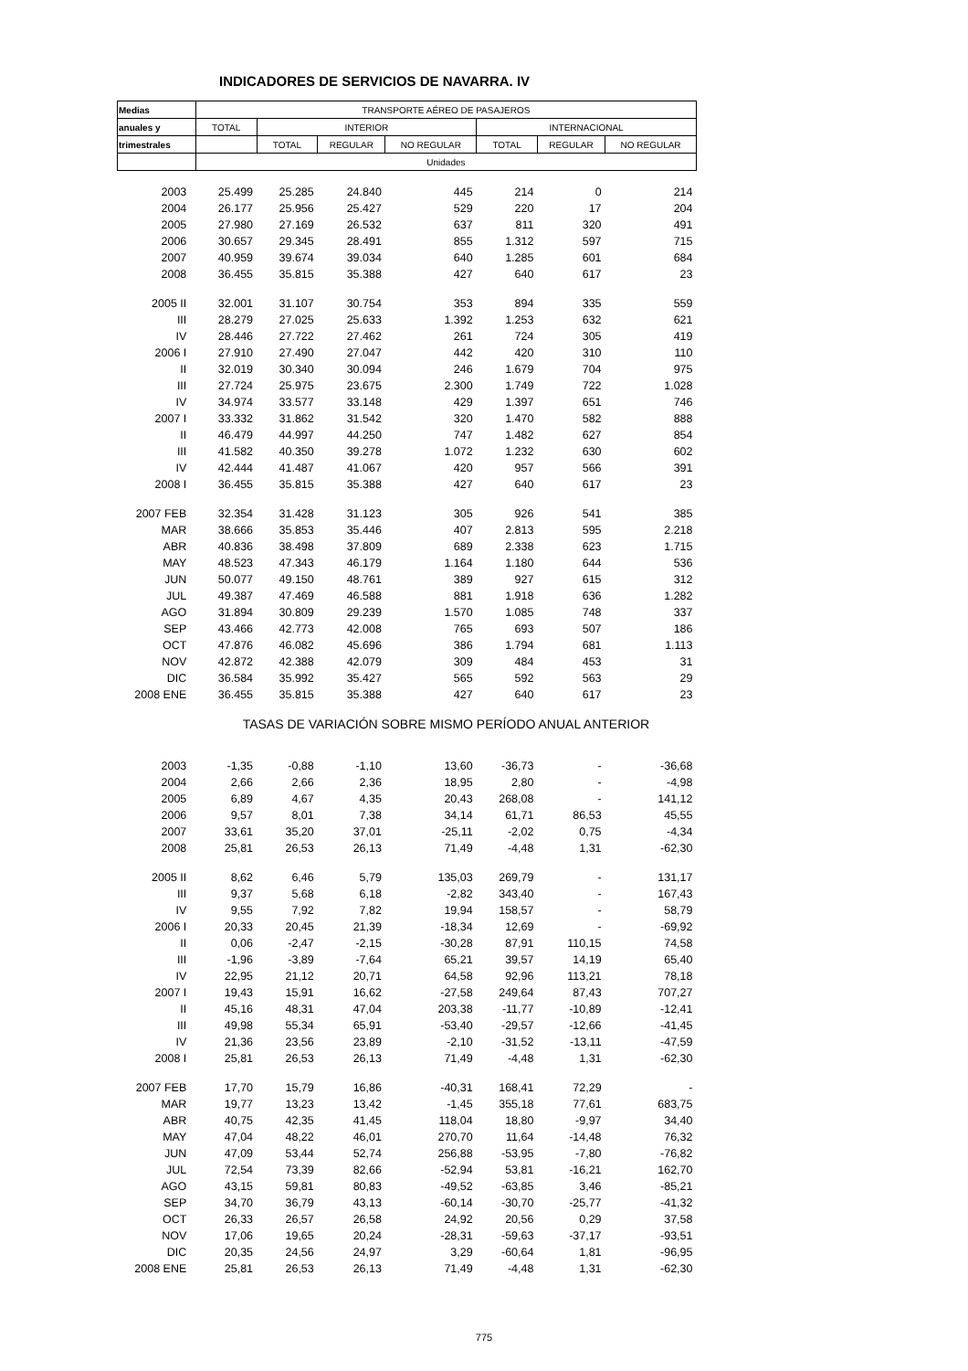INDICADORES DE SERVICIOS DE NAVARRA. IV
| Medias | TRANSPORTE AÉREO DE PASAJEROS | | | | | | |
| --- | --- | --- | --- | --- | --- | --- | --- |
| anuales y | TOTAL | INTERIOR | | | INTERNACIONAL | | |
| trimestrales | | TOTAL | REGULAR | NO REGULAR | TOTAL | REGULAR | NO REGULAR |
| | Unidades | | | | | | |
| 2003 | 25.499 | 25.285 | 24.840 | 445 | 214 | 0 | 214 |
| 2004 | 26.177 | 25.956 | 25.427 | 529 | 220 | 17 | 204 |
| 2005 | 27.980 | 27.169 | 26.532 | 637 | 811 | 320 | 491 |
| 2006 | 30.657 | 29.345 | 28.491 | 855 | 1.312 | 597 | 715 |
| 2007 | 40.959 | 39.674 | 39.034 | 640 | 1.285 | 601 | 684 |
| 2008 | 36.455 | 35.815 | 35.388 | 427 | 640 | 617 | 23 |
| 2005 II | 32.001 | 31.107 | 30.754 | 353 | 894 | 335 | 559 |
| III | 28.279 | 27.025 | 25.633 | 1.392 | 1.253 | 632 | 621 |
| IV | 28.446 | 27.722 | 27.462 | 261 | 724 | 305 | 419 |
| 2006 I | 27.910 | 27.490 | 27.047 | 442 | 420 | 310 | 110 |
| II | 32.019 | 30.340 | 30.094 | 246 | 1.679 | 704 | 975 |
| III | 27.724 | 25.975 | 23.675 | 2.300 | 1.749 | 722 | 1.028 |
| IV | 34.974 | 33.577 | 33.148 | 429 | 1.397 | 651 | 746 |
| 2007 I | 33.332 | 31.862 | 31.542 | 320 | 1.470 | 582 | 888 |
| II | 46.479 | 44.997 | 44.250 | 747 | 1.482 | 627 | 854 |
| III | 41.582 | 40.350 | 39.278 | 1.072 | 1.232 | 630 | 602 |
| IV | 42.444 | 41.487 | 41.067 | 420 | 957 | 566 | 391 |
| 2008 I | 36.455 | 35.815 | 35.388 | 427 | 640 | 617 | 23 |
| 2007 FEB | 32.354 | 31.428 | 31.123 | 305 | 926 | 541 | 385 |
| MAR | 38.666 | 35.853 | 35.446 | 407 | 2.813 | 595 | 2.218 |
| ABR | 40.836 | 38.498 | 37.809 | 689 | 2.338 | 623 | 1.715 |
| MAY | 48.523 | 47.343 | 46.179 | 1.164 | 1.180 | 644 | 536 |
| JUN | 50.077 | 49.150 | 48.761 | 389 | 927 | 615 | 312 |
| JUL | 49.387 | 47.469 | 46.588 | 881 | 1.918 | 636 | 1.282 |
| AGO | 31.894 | 30.809 | 29.239 | 1.570 | 1.085 | 748 | 337 |
| SEP | 43.466 | 42.773 | 42.008 | 765 | 693 | 507 | 186 |
| OCT | 47.876 | 46.082 | 45.696 | 386 | 1.794 | 681 | 1.113 |
| NOV | 42.872 | 42.388 | 42.079 | 309 | 484 | 453 | 31 |
| DIC | 36.584 | 35.992 | 35.427 | 565 | 592 | 563 | 29 |
| 2008 ENE | 36.455 | 35.815 | 35.388 | 427 | 640 | 617 | 23 |
| | TASAS DE VARIACIÓN SOBRE MISMO PERÍODO ANUAL ANTERIOR | | | | | | |
| 2003 | -1,35 | -0,88 | -1,10 | 13,60 | -36,73 | - | -36,68 |
| 2004 | 2,66 | 2,66 | 2,36 | 18,95 | 2,80 | - | -4,98 |
| 2005 | 6,89 | 4,67 | 4,35 | 20,43 | 268,08 | - | 141,12 |
| 2006 | 9,57 | 8,01 | 7,38 | 34,14 | 61,71 | 86,53 | 45,55 |
| 2007 | 33,61 | 35,20 | 37,01 | -25,11 | -2,02 | 0,75 | -4,34 |
| 2008 | 25,81 | 26,53 | 26,13 | 71,49 | -4,48 | 1,31 | -62,30 |
| 2005 II | 8,62 | 6,46 | 5,79 | 135,03 | 269,79 | - | 131,17 |
| III | 9,37 | 5,68 | 6,18 | -2,82 | 343,40 | - | 167,43 |
| IV | 9,55 | 7,92 | 7,82 | 19,94 | 158,57 | - | 58,79 |
| 2006 I | 20,33 | 20,45 | 21,39 | -18,34 | 12,69 | - | -69,92 |
| II | 0,06 | -2,47 | -2,15 | -30,28 | 87,91 | 110,15 | 74,58 |
| III | -1,96 | -3,89 | -7,64 | 65,21 | 39,57 | 14,19 | 65,40 |
| IV | 22,95 | 21,12 | 20,71 | 64,58 | 92,96 | 113,21 | 78,18 |
| 2007 I | 19,43 | 15,91 | 16,62 | -27,58 | 249,64 | 87,43 | 707,27 |
| II | 45,16 | 48,31 | 47,04 | 203,38 | -11,77 | -10,89 | -12,41 |
| III | 49,98 | 55,34 | 65,91 | -53,40 | -29,57 | -12,66 | -41,45 |
| IV | 21,36 | 23,56 | 23,89 | -2,10 | -31,52 | -13,11 | -47,59 |
| 2008 I | 25,81 | 26,53 | 26,13 | 71,49 | -4,48 | 1,31 | -62,30 |
| 2007 FEB | 17,70 | 15,79 | 16,86 | -40,31 | 168,41 | 72,29 | - |
| MAR | 19,77 | 13,23 | 13,42 | -1,45 | 355,18 | 77,61 | 683,75 |
| ABR | 40,75 | 42,35 | 41,45 | 118,04 | 18,80 | -9,97 | 34,40 |
| MAY | 47,04 | 48,22 | 46,01 | 270,70 | 11,64 | -14,48 | 76,32 |
| JUN | 47,09 | 53,44 | 52,74 | 256,88 | -53,95 | -7,80 | -76,82 |
| JUL | 72,54 | 73,39 | 82,66 | -52,94 | 53,81 | -16,21 | 162,70 |
| AGO | 43,15 | 59,81 | 80,83 | -49,52 | -63,85 | 3,46 | -85,21 |
| SEP | 34,70 | 36,79 | 43,13 | -60,14 | -30,70 | -25,77 | -41,32 |
| OCT | 26,33 | 26,57 | 26,58 | 24,92 | 20,56 | 0,29 | 37,58 |
| NOV | 17,06 | 19,65 | 20,24 | -28,31 | -59,63 | -37,17 | -93,51 |
| DIC | 20,35 | 24,56 | 24,97 | 3,29 | -60,64 | 1,81 | -96,95 |
| 2008 ENE | 25,81 | 26,53 | 26,13 | 71,49 | -4,48 | 1,31 | -62,30 |
775